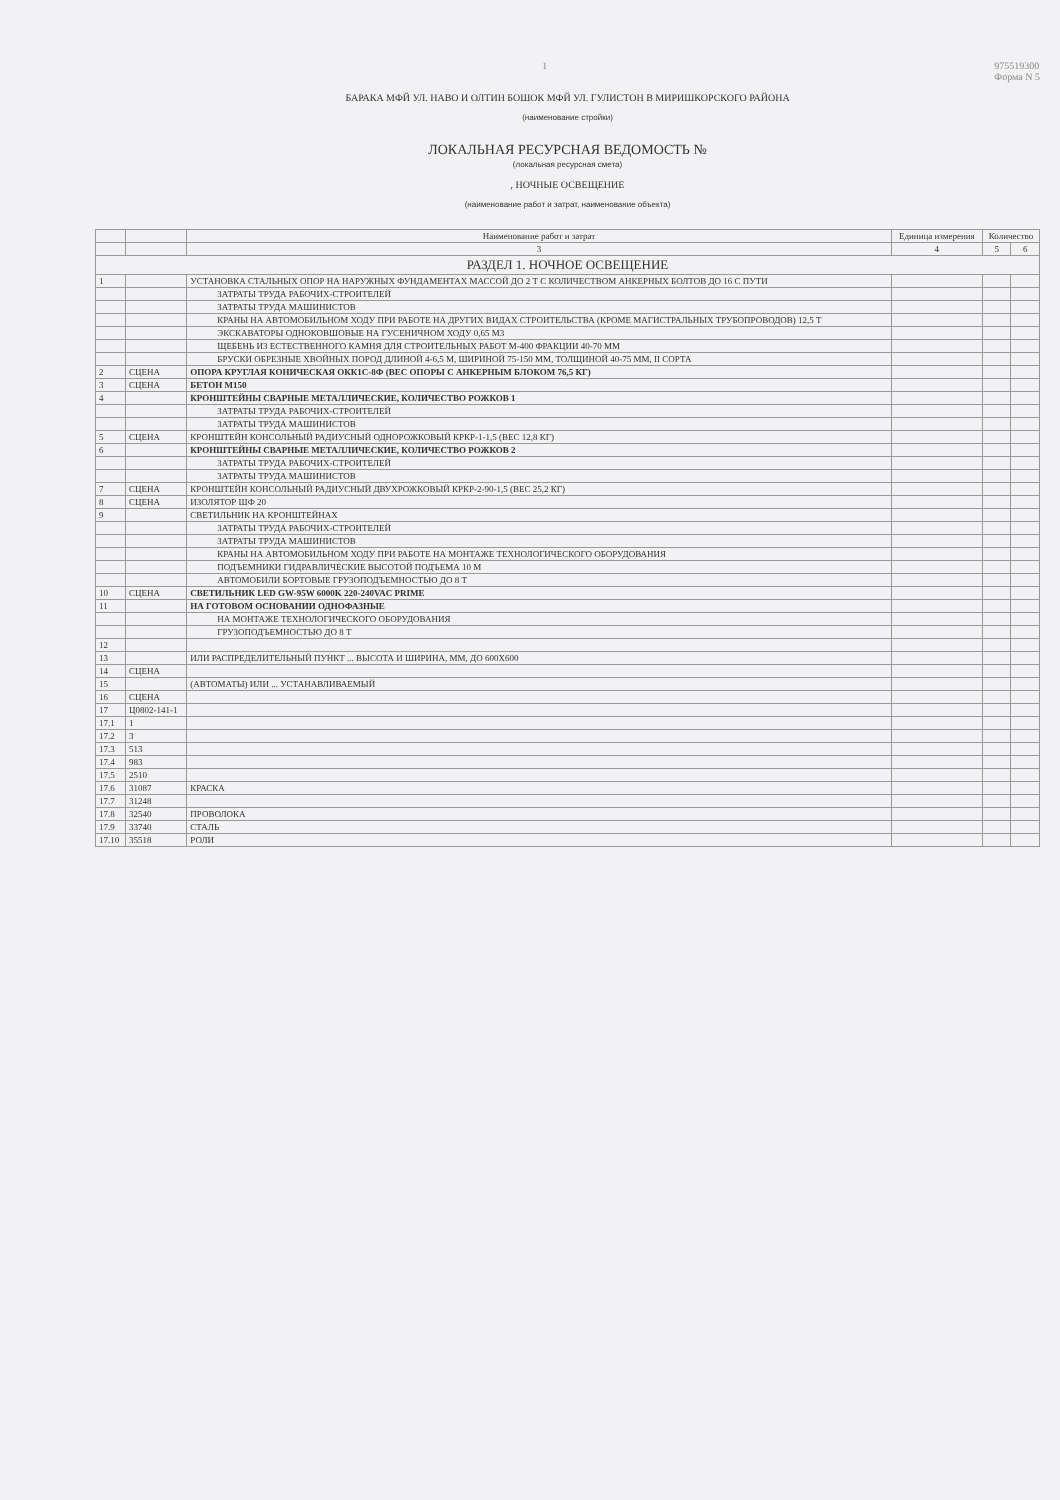1 975519300
Форма N 5
БАРАКА МФЙ УЛ. НАВО И ОЛТИН БОШОК МФЙ УЛ. ГУЛИСТОН В МИРИШКОРСКОГО РАЙОНА
(наименование стройки)
ЛОКАЛЬНАЯ РЕСУРСНАЯ ВЕДОМОСТЬ №
(локальная ресурсная смета)
, НОЧНЫЕ ОСВЕЩЕНИЕ
(наименование работ и затрат, наименование объекта)
| | | Наименование работ и затрат | Единица измерения | Количество | |
| --- | --- | --- | --- | --- | --- |
| | | 3 | 4 | 5 | 6 |
| РАЗДЕЛ 1. НОЧНОЕ ОСВЕЩЕНИЕ | | | | | |
| 1 | | УСТАНОВКА СТАЛЬНЫХ ОПОР НА НАРУЖНЫХ ФУНДАМЕНТАХ МАССОЙ ДО 2 Т С КОЛИЧЕСТВОМ АНКЕРНЫХ БОЛТОВ ДО 16 С ПУТИ | | | |
| | | ЗАТРАТЫ ТРУДА РАБОЧИХ-СТРОИТЕЛЕЙ | | | |
| | | ЗАТРАТЫ ТРУДА МАШИНИСТОВ | | | |
| | | КРАНЫ НА АВТОМОБИЛЬНОМ ХОДУ ПРИ РАБОТЕ НА ДРУГИХ ВИДАХ СТРОИТЕЛЬСТВА (КРОМЕ МАГИСТРАЛЬНЫХ ТРУБОПРОВОДОВ) 12,5 Т | | | |
| | | ЭКСКАВАТОРЫ ОДНОКОВШОВЫЕ НА ГУСЕНИЧНОМ ХОДУ 0,65 М3 | | | |
| | | ЩЕБЕНЬ ИЗ ЕСТЕСТВЕННОГО КАМНЯ ДЛЯ СТРОИТЕЛЬНЫХ РАБОТ М-400 ФРАКЦИИ 40-70 ММ | | | |
| | | БРУСКИ ОБРЕЗНЫЕ ХВОЙНЫХ ПОРОД ДЛИНОЙ 4-6,5 М, ШИРИНОЙ 75-150 ММ, ТОЛЩИНОЙ 40-75 ММ, II СОРТА | | | |
| 2 | СЦЕНА | ОПОРА КРУГЛАЯ КОНИЧЕСКАЯ ОКК1С-8Ф (ВЕС ОПОРЫ С АНКЕРНЫМ БЛОКОМ 76,5 КГ) | | | |
| 3 | СЦЕНА | БЕТОН М150 | | | |
| 4 | | КРОНШТЕЙНЫ СВАРНЫЕ МЕТАЛЛИЧЕСКИЕ, КОЛИЧЕСТВО РОЖКОВ 1 | | | |
| | | ЗАТРАТЫ ТРУДА РАБОЧИХ-СТРОИТЕЛЕЙ | | | |
| | | ЗАТРАТЫ ТРУДА МАШИНИСТОВ | | | |
| 5 | СЦЕНА | КРОНШТЕЙН КОНСОЛЬНЫЙ РАДИУСНЫЙ ОДНОРОЖКОВЫЙ КРКР-1-1,5 (ВЕС 12,8 КГ) | | | |
| 6 | | КРОНШТЕЙНЫ СВАРНЫЕ МЕТАЛЛИЧЕСКИЕ, КОЛИЧЕСТВО РОЖКОВ 2 | | | |
| | | ЗАТРАТЫ ТРУДА РАБОЧИХ-СТРОИТЕЛЕЙ | | | |
| | | ЗАТРАТЫ ТРУДА МАШИНИСТОВ | | | |
| 7 | СЦЕНА | КРОНШТЕЙН КОНСОЛЬНЫЙ РАДИУСНЫЙ ДВУХРОЖКОВЫЙ КРКР-2-90-1,5 (ВЕС 25,2 КГ) | | | |
| 8 | СЦЕНА | ИЗОЛЯТОР ШФ 20 | | | |
| 9 | | СВЕТИЛЬНИК НА КРОНШТЕЙНАХ | | | |
| | | ЗАТРАТЫ ТРУДА РАБОЧИХ-СТРОИТЕЛЕЙ | | | |
| | | ЗАТРАТЫ ТРУДА МАШИНИСТОВ | | | |
| | | КРАНЫ НА АВТОМОБИЛЬНОМ ХОДУ ПРИ РАБОТЕ НА МОНТАЖЕ ТЕХНОЛОГИЧЕСКОГО ОБОРУДОВАНИЯ | | | |
| | | ПОДЪЕМНИКИ ГИДРАВЛИЧЕСКИЕ ВЫСОТОЙ ПОДЪЕМА 10 М | | | |
| | | АВТОМОБИЛИ БОРТОВЫЕ ГРУЗОПОДЪЕМНОСТЬЮ ДО 8 Т | | | |
| 10 | СЦЕНА | СВЕТИЛЬНИК LED GW-95W 6000K 220-240VAC PRIME | | | |
| 11 | | НА ГОТОВОМ ОСНОВАНИИ ОДНОФАЗНЫЕ | | | |
| | | НА МОНТАЖЕ ТЕХНОЛОГИЧЕСКОГО ОБОРУДОВАНИЯ | | | |
| | | ГРУЗОПОДЪЕМНОСТЬЮ ДО 8 Т | | | |
| 12 | | | | | |
| 13 | | ИЛИ РАСПРЕДЕЛИТЕЛЬНЫЙ ПУНКТ ... ВЫСОТА И ШИРИНА, ММ, ДО 600Х600 | | | |
| 14 | СЦЕНА | | | | |
| 15 | | (АВТОМАТЫ) ИЛИ ... УСТАНАВЛИВАЕМЫЙ | | | |
| 16 | СЦЕНА | | | | |
| 17 | Ц0802-141-1 | | | | |
| 17.1 | 1 | | | | |
| 17.2 | 3 | | | | |
| 17.3 | 513 | | | | |
| 17.4 | 983 | | | | |
| 17.5 | 2510 | | | | |
| 17.6 | 31087 | КРАСКА | | | |
| 17.7 | 31248 | | | | |
| 17.8 | 32540 | ПРОВОЛОКА | | | |
| 17.9 | 33740 | СТАЛЬ | | | |
| 17.10 | 35518 | РОЛИ | | | |